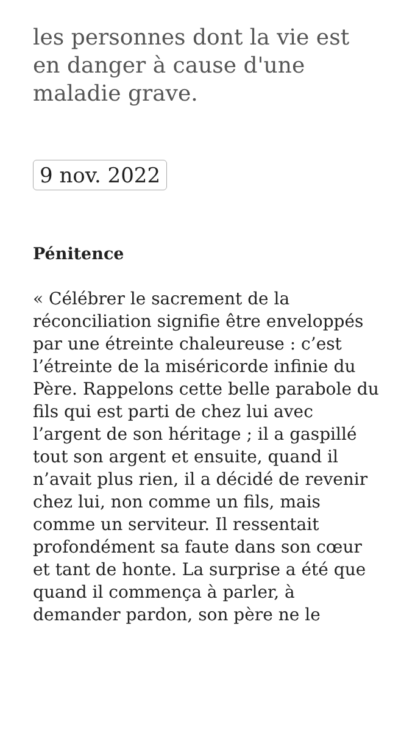les personnes dont la vie est en danger à cause d'une maladie grave.
9 nov. 2022
Pénitence
« Célébrer le sacrement de la réconciliation signifie être enveloppés par une étreinte chaleureuse : c’est l’étreinte de la miséricorde infinie du Père. Rappelons cette belle parabole du fils qui est parti de chez lui avec l’argent de son héritage ; il a gaspillé tout son argent et ensuite, quand il n’avait plus rien, il a décidé de revenir chez lui, non comme un fils, mais comme un serviteur. Il ressentait profondément sa faute dans son cœur et tant de honte. La surprise a été que quand il commença à parler, à demander pardon, son père ne le